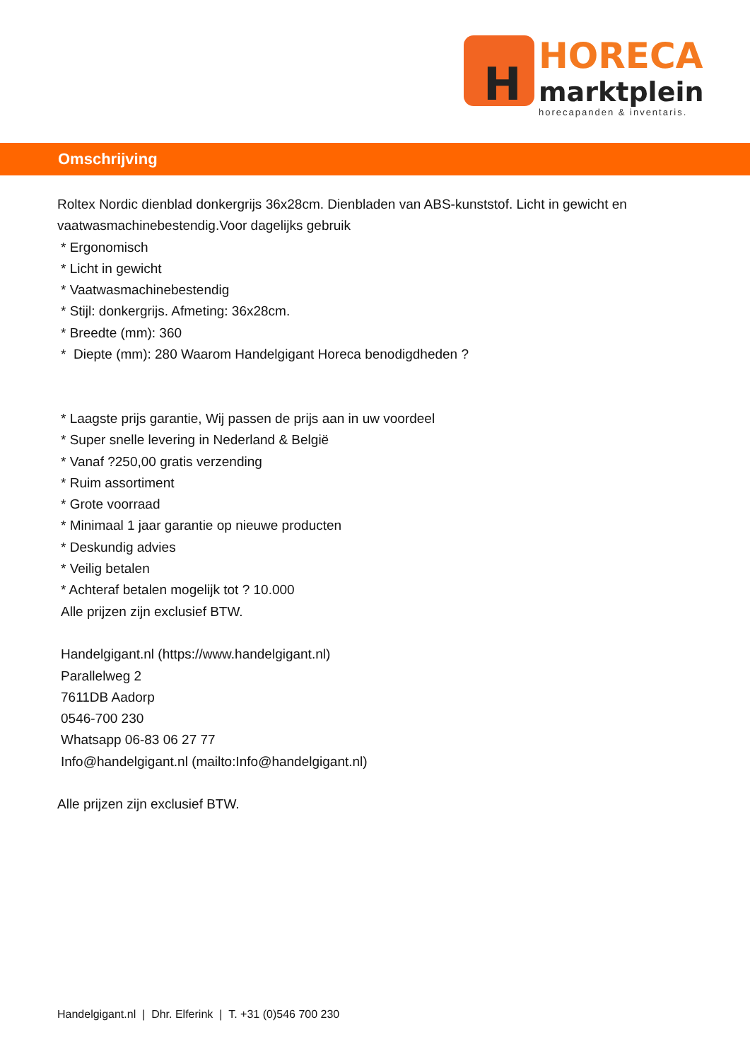H
HORECA
marktplein
horecapanden & inventaris.
Omschrijving
Roltex Nordic dienblad donkergrijs 36x28cm. Dienbladen van ABS-kunststof. Licht in gewicht en vaatwasmachinebestendig.Voor dagelijks gebruik
* Ergonomisch
* Licht in gewicht
* Vaatwasmachinebestendig
* Stijl: donkergrijs. Afmeting: 36x28cm.
* Breedte (mm): 360
* Diepte (mm): 280 Waarom Handelgigant Horeca benodigdheden ?
* Laagste prijs garantie, Wij passen de prijs aan in uw voordeel
* Super snelle levering in Nederland & België
* Vanaf ?250,00 gratis verzending
* Ruim assortiment
* Grote voorraad
* Minimaal 1 jaar garantie op nieuwe producten
* Deskundig advies
* Veilig betalen
* Achteraf betalen mogelijk tot ? 10.000
Alle prijzen zijn exclusief BTW.
Handelgigant.nl (https://www.handelgigant.nl)
Parallelweg 2
7611DB Aadorp
0546-700 230
Whatsapp 06-83 06 27 77
Info@handelgigant.nl (mailto:Info@handelgigant.nl)
Alle prijzen zijn exclusief BTW.
Handelgigant.nl | Dhr. Elferink | T. +31 (0)546 700 230